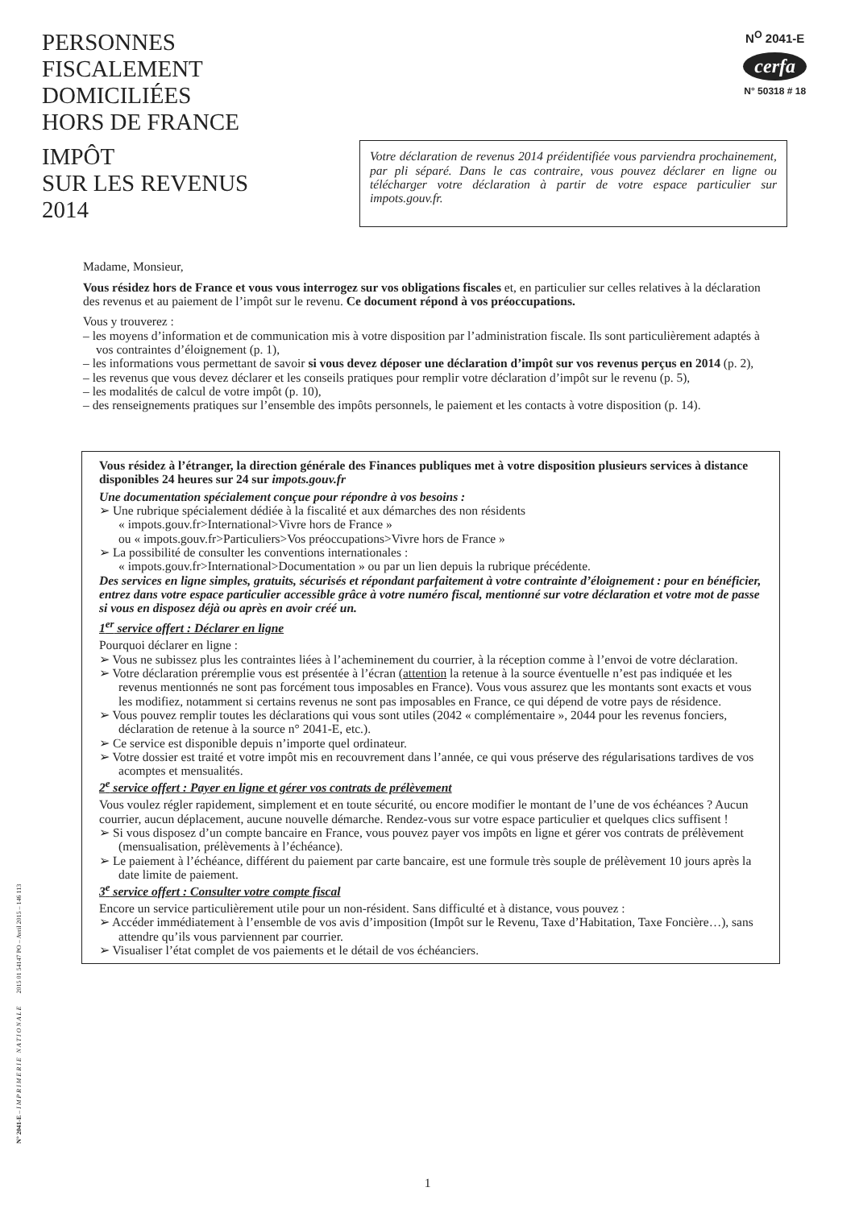PERSONNES
FISCALEMENT
DOMICILIÉES
HORS DE FRANCE
N<sup>O</sup> 2041-E
cerfa
N° 50318 # 18
IMPÔT
SUR LES REVENUS
2014
Votre déclaration de revenus 2014 préidentifiée vous parviendra prochainement, par pli séparé. Dans le cas contraire, vous pouvez déclarer en ligne ou télécharger votre déclaration à partir de votre espace particulier sur impots.gouv.fr.
Madame, Monsieur,
Vous résidez hors de France et vous vous interrogez sur vos obligations fiscales et, en particulier sur celles relatives à la déclaration des revenus et au paiement de l’impôt sur le revenu. Ce document répond à vos préoccupations.
Vous y trouverez :
– les moyens d’information et de communication mis à votre disposition par l’administration fiscale. Ils sont particulièrement adaptés à vos contraintes d’éloignement (p. 1),
– les informations vous permettant de savoir si vous devez déposer une déclaration d’impôt sur vos revenus perçus en 2014 (p. 2),
– les revenus que vous devez déclarer et les conseils pratiques pour remplir votre déclaration d’impôt sur le revenu (p. 5),
– les modalités de calcul de votre impôt (p. 10),
– des renseignements pratiques sur l’ensemble des impôts personnels, le paiement et les contacts à votre disposition (p. 14).
Vous résidez à l’étranger, la direction générale des Finances publiques met à votre disposition plusieurs services à distance disponibles 24 heures sur 24 sur impots.gouv.fr
Une documentation spécialement conçue pour répondre à vos besoins :
➢ Une rubrique spécialement dédiée à la fiscalité et aux démarches des non résidents
« impots.gouv.fr>International>Vivre hors de France »
ou « impots.gouv.fr>Particuliers>Vos préoccupations>Vivre hors de France »
➢ La possibilité de consulter les conventions internationales :
« impots.gouv.fr>International>Documentation » ou par un lien depuis la rubrique précédente.
Des services en ligne simples, gratuits, sécurisés et répondant parfaitement à votre contrainte d’éloignement : pour en bénéficier, entrez dans votre espace particulier accessible grâce à votre numéro fiscal, mentionné sur votre déclaration et votre mot de passe si vous en disposez déjà ou après en avoir créé un.
1<sup>er</sup> service offert : Déclarer en ligne
Pourquoi déclarer en ligne :
➢ Vous ne subissez plus les contraintes liées à l’acheminement du courrier, à la réception comme à l’envoi de votre déclaration.
➢ Votre déclaration préremplie vous est présentée à l’écran (attention la retenue à la source éventuelle n’est pas indiquée et les revenus mentionnés ne sont pas forcément tous imposables en France). Vous vous assurez que les montants sont exacts et vous les modifiez, notamment si certains revenus ne sont pas imposables en France, ce qui dépend de votre pays de résidence.
➢ Vous pouvez remplir toutes les déclarations qui vous sont utiles (2042 « complémentaire », 2044 pour les revenus fonciers, déclaration de retenue à la source n° 2041-E, etc.).
➢ Ce service est disponible depuis n’importe quel ordinateur.
➢ Votre dossier est traité et votre impôt mis en recouvrement dans l’année, ce qui vous préserve des régularisations tardives de vos acomptes et mensualités.
2<sup>e</sup> service offert : Payer en ligne et gérer vos contrats de prélèvement
Vous voulez régler rapidement, simplement et en toute sécurité, ou encore modifier le montant de l’une de vos échéances ? Aucun courrier, aucun déplacement, aucune nouvelle démarche. Rendez-vous sur votre espace particulier et quelques clics suffisent !
➢ Si vous disposez d’un compte bancaire en France, vous pouvez payer vos impôts en ligne et gérer vos contrats de prélèvement (mensualisation, prélèvements à l’échéance).
➢ Le paiement à l’échéance, différent du paiement par carte bancaire, est une formule très souple de prélèvement 10 jours après la date limite de paiement.
3<sup>e</sup> service offert : Consulter votre compte fiscal
Encore un service particulièrement utile pour un non-résident. Sans difficulté et à distance, vous pouvez :
➢ Accéder immédiatement à l’ensemble de vos avis d’imposition (Impôt sur le Revenu, Taxe d’Habitation, Taxe Foncière…), sans attendre qu’ils vous parviennent par courrier.
➢ Visualiser l’état complet de vos paiements et le détail de vos échéanciers.
N° 2041-E – I M P R I M E R I E N A T I O N A L E 2015 01 54147 PO – Avril 2015 – 146 113
1